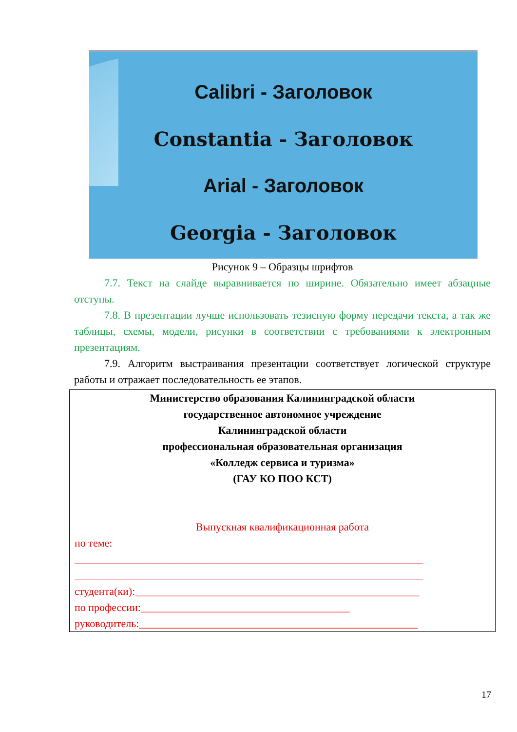Calibri - Заголовок
Constantia - Заголовок
Arial - Заголовок
Georgia - Заголовок
Рисунок 9 – Образцы шрифтов
7.7. Текст на слайде выравнивается по ширине. Обязательно имеет абзацные отступы.
7.8. В презентации лучше использовать тезисную форму передачи текста, а так же таблицы, схемы, модели, рисунки в соответствии с требованиями к электронным презентациям.
7.9. Алгоритм выстраивания презентации соответствует логической структуре работы и отражает последовательность ее этапов.
Министерство образования Калининградской области
государственное автономное учреждение
Калининградской области
профессиональная образовательная организация
«Колледж сервиса и туризма»
(ГАУ КО ПОО КСТ)
Выпускная квалификационная работа
по теме:
_________________________________________________________________
_________________________________________________________________
студента(ки):_____________________________________________________
по профессии:_______________________________________
руководитель:____________________________________________________
17